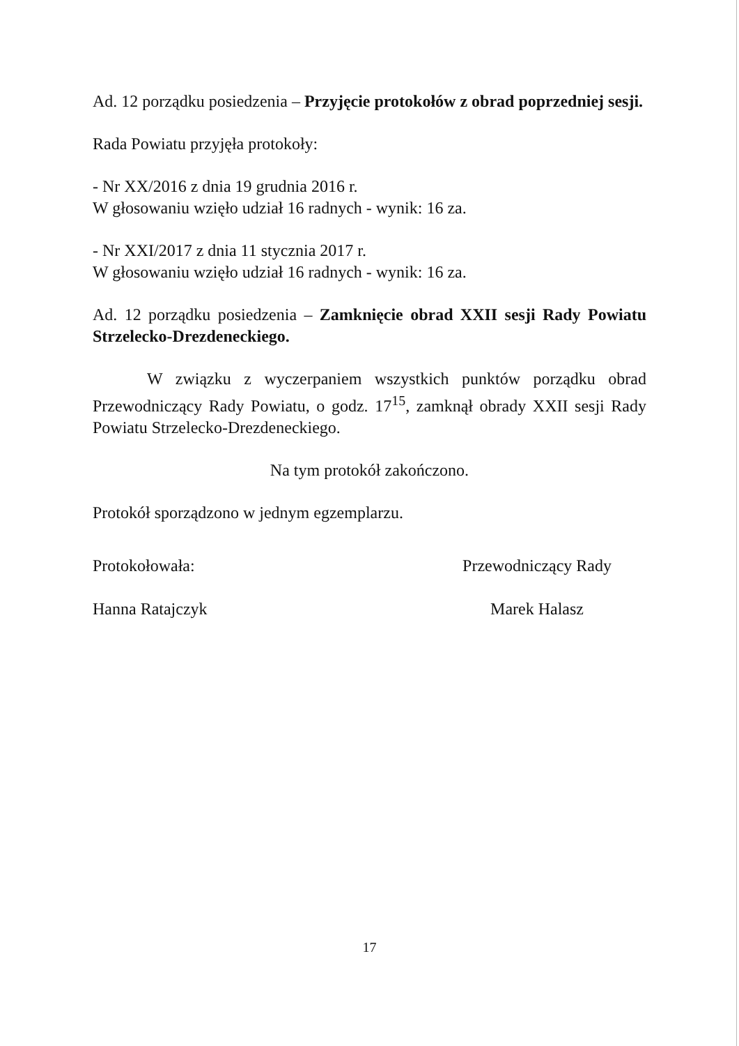Ad. 12 porządku posiedzenia – Przyjęcie protokołów z obrad poprzedniej sesji.
Rada Powiatu przyjęła protokoły:
- Nr XX/2016 z dnia 19 grudnia 2016 r.
W głosowaniu wzięło udział 16 radnych - wynik: 16 za.
- Nr XXI/2017 z dnia 11 stycznia 2017 r.
W głosowaniu wzięło udział 16 radnych - wynik: 16 za.
Ad. 12 porządku posiedzenia – Zamknięcie obrad XXII sesji Rady Powiatu Strzelecko-Drezdeneckiego.
W związku z wyczerpaniem wszystkich punktów porządku obrad Przewodniczący Rady Powiatu, o godz. 17<sup>15</sup>, zamknął obrady XXII sesji Rady Powiatu Strzelecko-Drezdeneckiego.
Na tym protokół zakończono.
Protokół sporządzono w jednym egzemplarzu.
Protokołowała:
Hanna Ratajczyk
Przewodniczący Rady
Marek Halasz
17